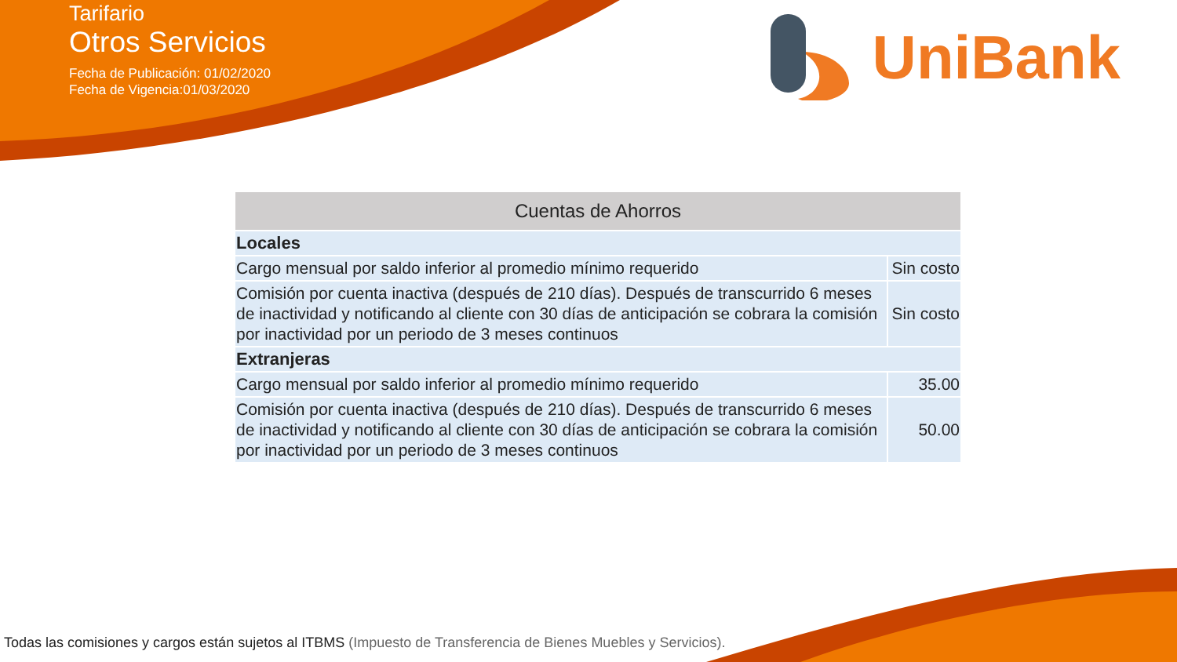Tarifario
Otros Servicios
Fecha de Publicación: 01/02/2020
Fecha de Vigencia:01/03/2020
UniBank
| Cuentas de Ahorros | |
| --- | --- |
| Locales | |
| Cargo mensual por saldo inferior al promedio mínimo requerido | Sin costo |
| Comisión por cuenta inactiva (después de 210 días). Después de transcurrido 6 meses de inactividad y notificando al cliente con 30 días de anticipación se cobrara la comisión por inactividad por un periodo de 3 meses continuos | Sin costo |
| Extranjeras | |
| Cargo mensual por saldo inferior al promedio mínimo requerido | 35.00 |
| Comisión por cuenta inactiva (después de 210 días). Después de transcurrido 6 meses de inactividad y notificando al cliente con 30 días de anticipación se cobrara la comisión por inactividad por un periodo de 3 meses continuos | 50.00 |
Todas las comisiones y cargos están sujetos al ITBMS (Impuesto de Transferencia de Bienes Muebles y Servicios).